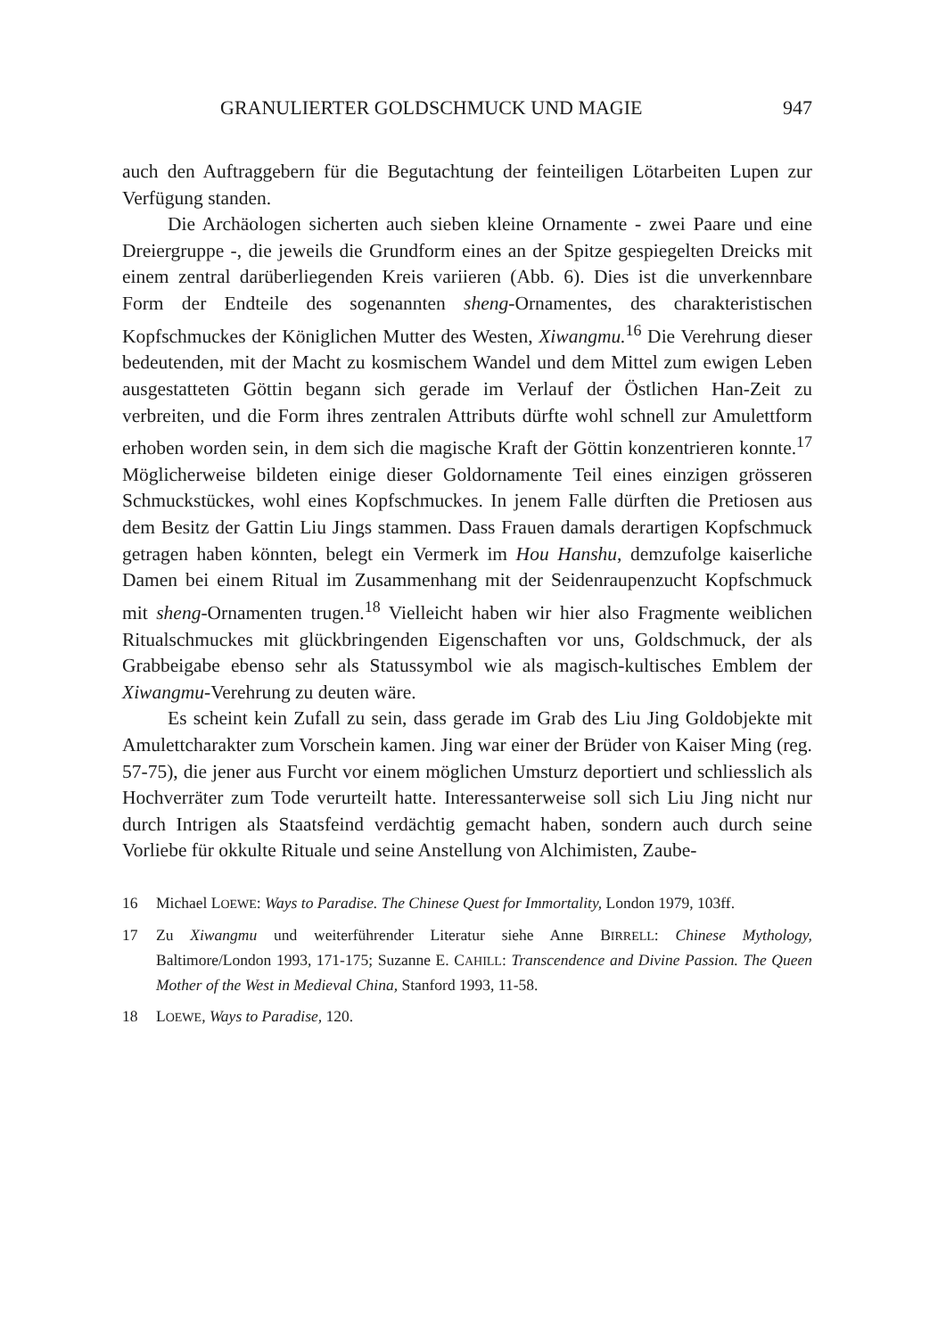GRANULIERTER GOLDSCHMUCK UND MAGIE 947
auch den Auftraggebern für die Begutachtung der feinteiligen Lötarbeiten Lupen zur Verfügung standen.
Die Archäologen sicherten auch sieben kleine Ornamente - zwei Paare und eine Dreiergruppe -, die jeweils die Grundform eines an der Spitze gespiegelten Dreicks mit einem zentral darüberliegenden Kreis variieren (Abb. 6). Dies ist die unverkennbare Form der Endteile des sogenannten sheng-Ornamentes, des charakteristischen Kopfschmuckes der Königlichen Mutter des Westen, Xiwangmu.<sup>16</sup> Die Verehrung dieser bedeutenden, mit der Macht zu kosmischem Wandel und dem Mittel zum ewigen Leben ausgestatteten Göttin begann sich gerade im Verlauf der Östlichen Han-Zeit zu verbreiten, und die Form ihres zentralen Attributs dürfte wohl schnell zur Amulettform erhoben worden sein, in dem sich die magische Kraft der Göttin konzentrieren konnte.<sup>17</sup> Möglicherweise bildeten einige dieser Goldornamente Teil eines einzigen grösseren Schmuckstückes, wohl eines Kopfschmuckes. In jenem Falle dürften die Pretiosen aus dem Besitz der Gattin Liu Jings stammen. Dass Frauen damals derartigen Kopfschmuck getragen haben könnten, belegt ein Vermerk im Hou Hanshu, demzufolge kaiserliche Damen bei einem Ritual im Zusammenhang mit der Seidenraupenzucht Kopfschmuck mit sheng-Ornamenten trugen.<sup>18</sup> Vielleicht haben wir hier also Fragmente weiblichen Ritualschmuckes mit glückbringenden Eigenschaften vor uns, Goldschmuck, der als Grabbeigabe ebenso sehr als Statussymbol wie als magisch-kultisches Emblem der Xiwangmu-Verehrung zu deuten wäre.
Es scheint kein Zufall zu sein, dass gerade im Grab des Liu Jing Goldobjekte mit Amulettcharakter zum Vorschein kamen. Jing war einer der Brüder von Kaiser Ming (reg. 57-75), die jener aus Furcht vor einem möglichen Umsturz deportiert und schliesslich als Hochverräter zum Tode verurteilt hatte. Interessanterweise soll sich Liu Jing nicht nur durch Intrigen als Staatsfeind verdächtig gemacht haben, sondern auch durch seine Vorliebe für okkulte Rituale und seine Anstellung von Alchimisten, Zaube-
16 Michael LOEWE: Ways to Paradise. The Chinese Quest for Immortality, London 1979, 103ff.
17 Zu Xiwangmu und weiterführender Literatur siehe Anne BIRRELL: Chinese Mythology, Baltimore/London 1993, 171-175; Suzanne E. CAHILL: Transcendence and Divine Passion. The Queen Mother of the West in Medieval China, Stanford 1993, 11-58.
18 LOEWE, Ways to Paradise, 120.